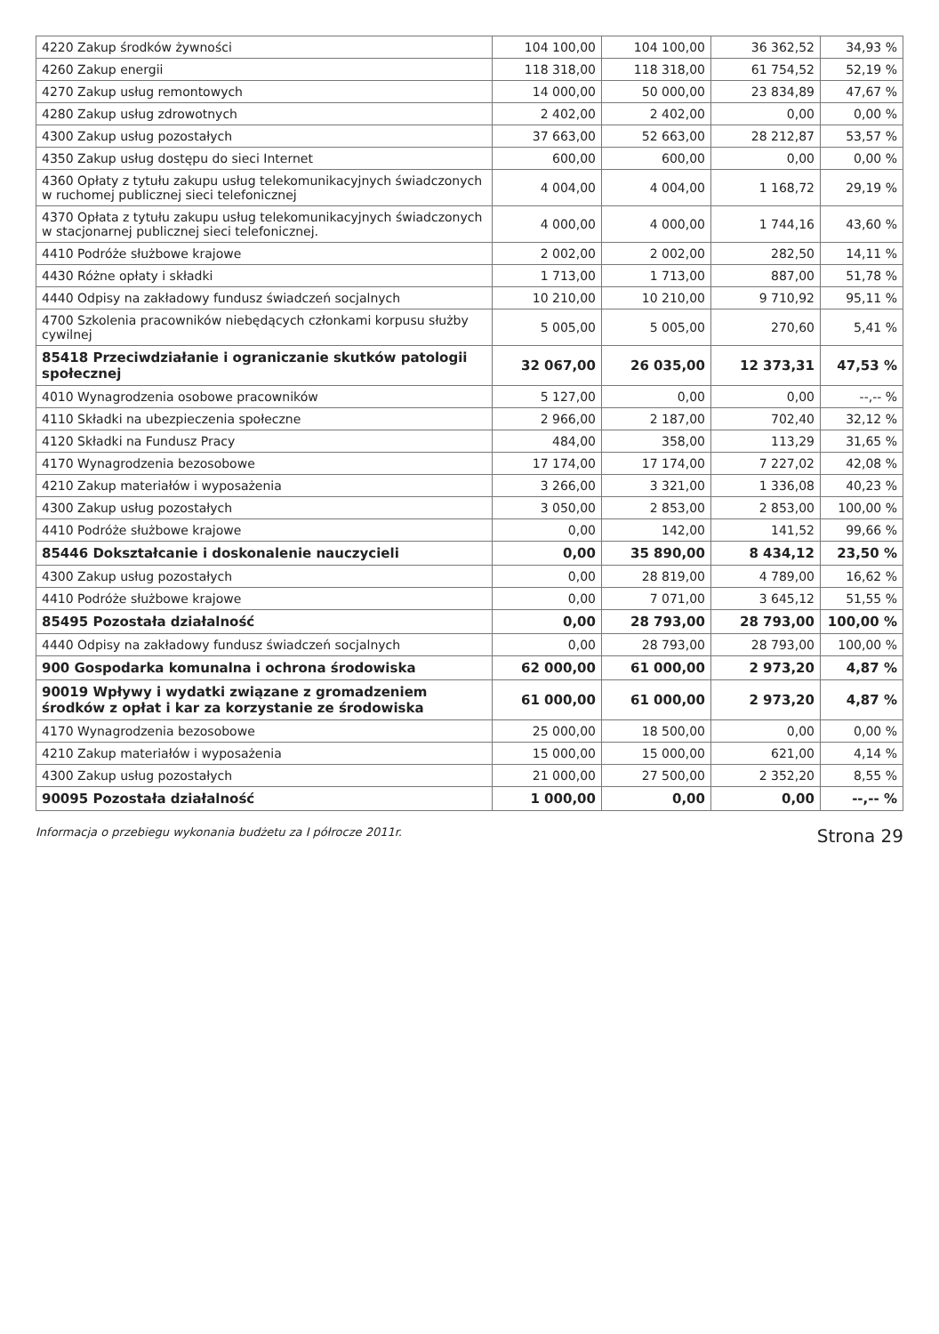| 4220 Zakup środków żywności | 104 100,00 | 104 100,00 | 36 362,52 | 34,93 % |
| 4260 Zakup energii | 118 318,00 | 118 318,00 | 61 754,52 | 52,19 % |
| 4270 Zakup usług remontowych | 14 000,00 | 50 000,00 | 23 834,89 | 47,67 % |
| 4280 Zakup usług zdrowotnych | 2 402,00 | 2 402,00 | 0,00 | 0,00 % |
| 4300 Zakup usług pozostałych | 37 663,00 | 52 663,00 | 28 212,87 | 53,57 % |
| 4350 Zakup usług dostępu do sieci Internet | 600,00 | 600,00 | 0,00 | 0,00 % |
| 4360 Opłaty z tytułu zakupu usług telekomunikacyjnych świadczonych w ruchomej publicznej sieci telefonicznej | 4 004,00 | 4 004,00 | 1 168,72 | 29,19 % |
| 4370 Opłata z tytułu zakupu usług telekomunikacyjnych świadczonych w stacjonarnej publicznej sieci telefonicznej. | 4 000,00 | 4 000,00 | 1 744,16 | 43,60 % |
| 4410 Podróże służbowe krajowe | 2 002,00 | 2 002,00 | 282,50 | 14,11 % |
| 4430 Różne opłaty i składki | 1 713,00 | 1 713,00 | 887,00 | 51,78 % |
| 4440 Odpisy na zakładowy fundusz świadczeń socjalnych | 10 210,00 | 10 210,00 | 9 710,92 | 95,11 % |
| 4700 Szkolenia pracowników niebędących członkami korpusu służby cywilnej | 5 005,00 | 5 005,00 | 270,60 | 5,41 % |
| 85418 Przeciwdziałanie i ograniczanie skutków patologii społecznej | 32 067,00 | 26 035,00 | 12 373,31 | 47,53 % |
| 4010 Wynagrodzenia osobowe pracowników | 5 127,00 | 0,00 | 0,00 | --,-- % |
| 4110 Składki na ubezpieczenia społeczne | 2 966,00 | 2 187,00 | 702,40 | 32,12 % |
| 4120 Składki na Fundusz Pracy | 484,00 | 358,00 | 113,29 | 31,65 % |
| 4170 Wynagrodzenia bezosobowe | 17 174,00 | 17 174,00 | 7 227,02 | 42,08 % |
| 4210 Zakup materiałów i wyposażenia | 3 266,00 | 3 321,00 | 1 336,08 | 40,23 % |
| 4300 Zakup usług pozostałych | 3 050,00 | 2 853,00 | 2 853,00 | 100,00 % |
| 4410 Podróże służbowe krajowe | 0,00 | 142,00 | 141,52 | 99,66 % |
| 85446 Dokształcanie i doskonalenie nauczycieli | 0,00 | 35 890,00 | 8 434,12 | 23,50 % |
| 4300 Zakup usług pozostałych | 0,00 | 28 819,00 | 4 789,00 | 16,62 % |
| 4410 Podróże służbowe krajowe | 0,00 | 7 071,00 | 3 645,12 | 51,55 % |
| 85495 Pozostała działalność | 0,00 | 28 793,00 | 28 793,00 | 100,00 % |
| 4440 Odpisy na zakładowy fundusz świadczeń socjalnych | 0,00 | 28 793,00 | 28 793,00 | 100,00 % |
| 900 Gospodarka komunalna i ochrona środowiska | 62 000,00 | 61 000,00 | 2 973,20 | 4,87 % |
| 90019 Wpływy i wydatki związane z gromadzeniem środków z opłat i kar za korzystanie ze środowiska | 61 000,00 | 61 000,00 | 2 973,20 | 4,87 % |
| 4170 Wynagrodzenia bezosobowe | 25 000,00 | 18 500,00 | 0,00 | 0,00 % |
| 4210 Zakup materiałów i wyposażenia | 15 000,00 | 15 000,00 | 621,00 | 4,14 % |
| 4300 Zakup usług pozostałych | 21 000,00 | 27 500,00 | 2 352,20 | 8,55 % |
| 90095 Pozostała działalność | 1 000,00 | 0,00 | 0,00 | --,-- % |
Informacja o przebiegu wykonania budżetu za I półrocze 2011r. Strona 29